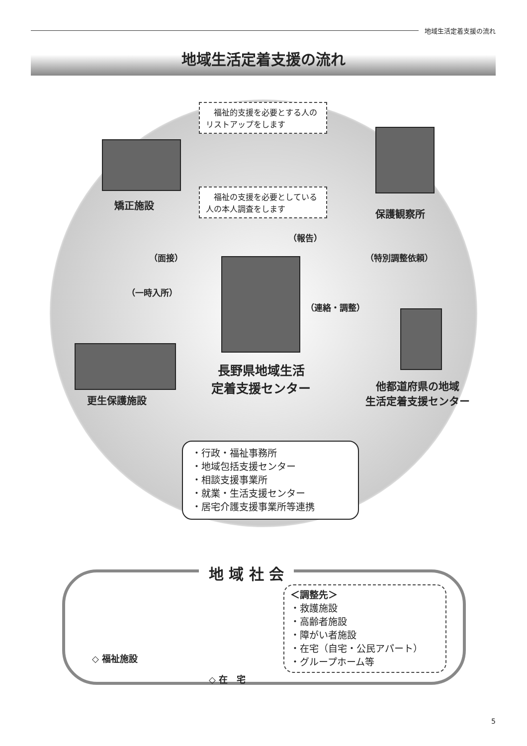地域生活定着支援の流れ
地域生活定着支援の流れ
　福祉的支援を必要とする人のリストアップをします
　福祉の支援を必要としている人の本人調査をします
矯正施設
保護観察所
（報告）
（面接） （特別調整依頼）
（一時入所）
（連絡・調整）
長野県地域生活
定着支援センター
他都道府県の地域
生活定着支援センター
更生保護施設
・行政・福祉事務所
・地域包括支援センター
・相談支援事業所
・就業・生活支援センター
・居宅介護支援事業所等連携
地 域 社 会
◇ 福祉施設
◇ 在　宅
＜調整先＞
・救護施設
・高齢者施設
・障がい者施設
・在宅（自宅・公民アパート）
・グループホーム等
5